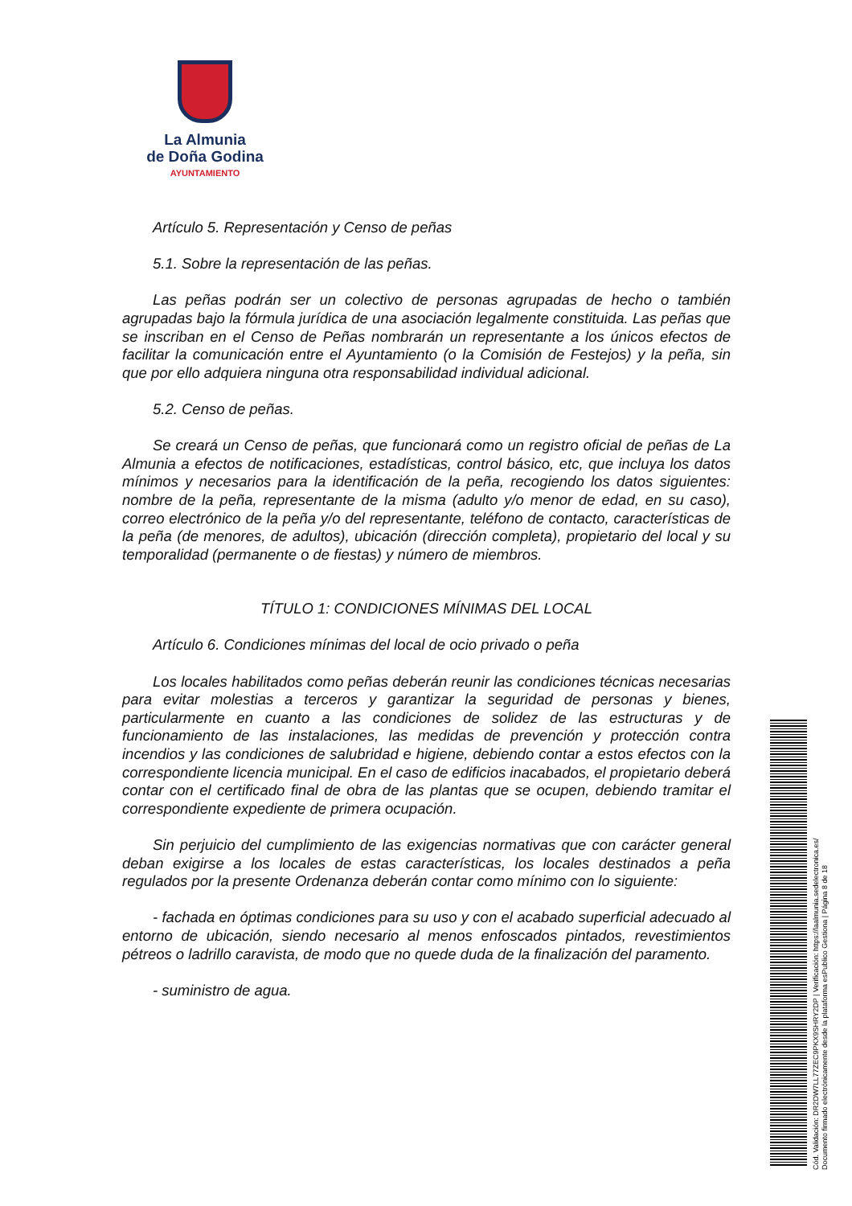La Almunia
de Doña Godina
AYUNTAMIENTO
Artículo 5. Representación y Censo de peñas
5.1. Sobre la representación de las peñas.
Las peñas podrán ser un colectivo de personas agrupadas de hecho o también agrupadas bajo la fórmula jurídica de una asociación legalmente constituida. Las peñas que se inscriban en el Censo de Peñas nombrarán un representante a los únicos efectos de facilitar la comunicación entre el Ayuntamiento (o la Comisión de Festejos) y la peña, sin que por ello adquiera ninguna otra responsabilidad individual adicional.
5.2. Censo de peñas.
Se creará un Censo de peñas, que funcionará como un registro oficial de peñas de La Almunia a efectos de notificaciones, estadísticas, control básico, etc, que incluya los datos mínimos y necesarios para la identificación de la peña, recogiendo los datos siguientes: nombre de la peña, representante de la misma (adulto y/o menor de edad, en su caso), correo electrónico de la peña y/o del representante, teléfono de contacto, características de la peña (de menores, de adultos), ubicación (dirección completa), propietario del local y su temporalidad (permanente o de fiestas) y número de miembros.
TÍTULO 1: CONDICIONES MÍNIMAS DEL LOCAL
Artículo 6. Condiciones mínimas del local de ocio privado o peña
Los locales habilitados como peñas deberán reunir las condiciones técnicas necesarias para evitar molestias a terceros y garantizar la seguridad de personas y bienes, particularmente en cuanto a las condiciones de solidez de las estructuras y de funcionamiento de las instalaciones, las medidas de prevención y protección contra incendios y las condiciones de salubridad e higiene, debiendo contar a estos efectos con la correspondiente licencia municipal. En el caso de edificios inacabados, el propietario deberá contar con el certificado final de obra de las plantas que se ocupen, debiendo tramitar el correspondiente expediente de primera ocupación.
Sin perjuicio del cumplimiento de las exigencias normativas que con carácter general deban exigirse a los locales de estas características, los locales destinados a peña regulados por la presente Ordenanza deberán contar como mínimo con lo siguiente:
- fachada en óptimas condiciones para su uso y con el acabado superficial adecuado al entorno de ubicación, siendo necesario al menos enfoscados pintados, revestimientos pétreos o ladrillo caravista, de modo que no quede duda de la finalización del paramento.
- suministro de agua.
Cód. Validación: DR2DW7LL77ZEC9PKX9SHRY2DP | Verificación: https://laalmunia.sedelectronica.es/
Documento firmado electrónicamente desde la plataforma esPublico Gestiona | Página 8 de 18